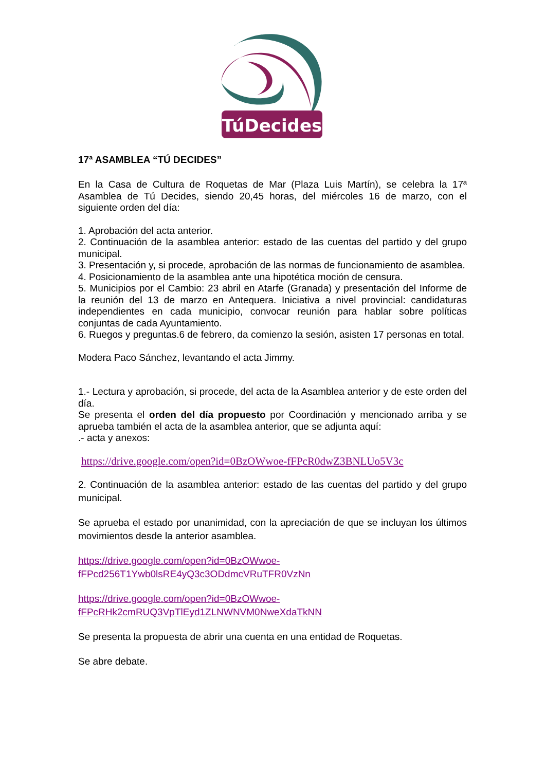TúDecides
17ª ASAMBLEA “TÚ DECIDES”
En la Casa de Cultura de Roquetas de Mar (Plaza Luis Martín), se celebra la 17ª Asamblea de Tú Decides, siendo 20,45 horas, del miércoles 16 de marzo, con el siguiente orden del día:
1. Aprobación del acta anterior.
2. Continuación de la asamblea anterior: estado de las cuentas del partido y del grupo municipal.
3. Presentación y, si procede, aprobación de las normas de funcionamiento de asamblea.
4. Posicionamiento de la asamblea ante una hipotética moción de censura.
5. Municipios por el Cambio: 23 abril en Atarfe (Granada) y presentación del Informe de la reunión del 13 de marzo en Antequera. Iniciativa a nivel provincial: candidaturas independientes en cada municipio, convocar reunión para hablar sobre políticas conjuntas de cada Ayuntamiento.
6. Ruegos y preguntas.6 de febrero, da comienzo la sesión, asisten 17 personas en total.
Modera Paco Sánchez, levantando el acta Jimmy.
1.- Lectura y aprobación, si procede, del acta de la Asamblea anterior y de este orden del día.
Se presenta el orden del día propuesto por Coordinación y mencionado arriba y se aprueba también el acta de la asamblea anterior, que se adjunta aquí:
.- acta y anexos:
https://drive.google.com/open?id=0BzOWwoe-fFPcR0dwZ3BNLUo5V3c
2. Continuación de la asamblea anterior: estado de las cuentas del partido y del grupo municipal.
Se aprueba el estado por unanimidad, con la apreciación de que se incluyan los últimos movimientos desde la anterior asamblea.
https://drive.google.com/open?id=0BzOWwoe-
fFPcd256T1Ywb0lsRE4yQ3c3ODdmcVRuTFR0VzNn
https://drive.google.com/open?id=0BzOWwoe-
fFPcRHk2cmRUQ3VpTlEyd1ZLNWNVM0NweXdaTkNN
Se presenta la propuesta de abrir una cuenta en una entidad de Roquetas.
Se abre debate.